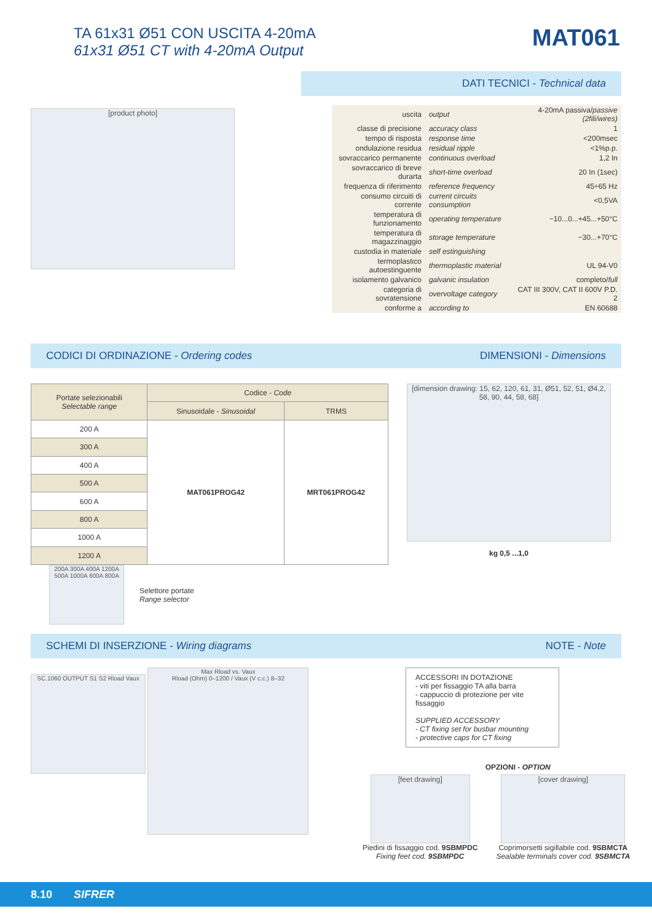TA 61x31 Ø51 CON USCITA 4-20mA
61x31 Ø51 CT with 4-20mA Output
MAT061
DATI TECNICI - Technical data
[product photo]
| uscita | output | 4-20mA passiva/ passive (2fili/wires) |
| classe di precisione | accuracy class | 1 |
| tempo di risposta | response time | <200msec |
| ondulazione residua | residual ripple | <1%p.p. |
| sovraccarico permanente | continuous overload | 1,2 In |
| sovraccarico di breve durarta | short-time overload | 20 In (1sec) |
| frequenza di riferimento | reference frequency | 45÷65 Hz |
| consumo circuiti di corrente | current circuits consumption | <0,5VA |
| temperatura di funzionamento | operating temperature | −10...0...+45...+50°C |
| temperatura di magazzinaggio | storage temperature | −30...+70°C |
| custodia in materiale | self estinguishing | |
| termoplastico autoestinguente | thermoplastic material | UL 94-V0 |
| isolamento galvanico | galvanic insulation | completo/ full |
| categoria di sovratensione | overvoltage category | CAT III 300V, CAT II 600V P.D. 2 |
| conforme a | according to | EN 60688 |
CODICI DI ORDINAZIONE - Ordering codes DIMENSIONI - Dimensions
| Portate selezionabili Selectable range | Codice - Code | |
| --- | --- | --- |
| | Sinusoidale - Sinusoidal | TRMS |
| 200 A | MAT061PROG42 | MRT061PROG42 |
| 300 A | | |
| 400 A | | |
| 500 A | | |
| 600 A | | |
| 800 A | | |
| 1000 A | | |
| 1200 A | | |
[dimension drawing: 15, 62, 120, 61, 31, Ø51, 52, 51, Ø4,2, 58, 90, 44, 58, 68]
kg 0,5 ...1,0
200A 300A 400A 1200A 500A 1000A 600A 800A
Selettore portate
Range selector
SCHEMI DI INSERZIONE - Wiring diagrams NOTE - Note
SC.1060 OUTPUT S1 S2 Rload Vaux
Max Rload vs. Vaux
Rload (Ohm) 0–1200 / Vaux (V c.c.) 8–32
ACCESSORI IN DOTAZIONE
- viti per fissaggio TA alla barra
- cappuccio di protezione per vite fissaggio
SUPPLIED ACCESSORY
- CT fixing set for busbar mounting
- protective caps for CT fixing
OPZIONI - OPTION
[feet drawing]
Piedini di fissaggio cod. 9SBMPDC
Fixing feet cod. 9SBMPDC
[cover drawing]
Coprimorsetti sigillabile cod. 9SBMCTA
Sealable terminals cover cod. 9SBMCTA
8.10 SIFRER